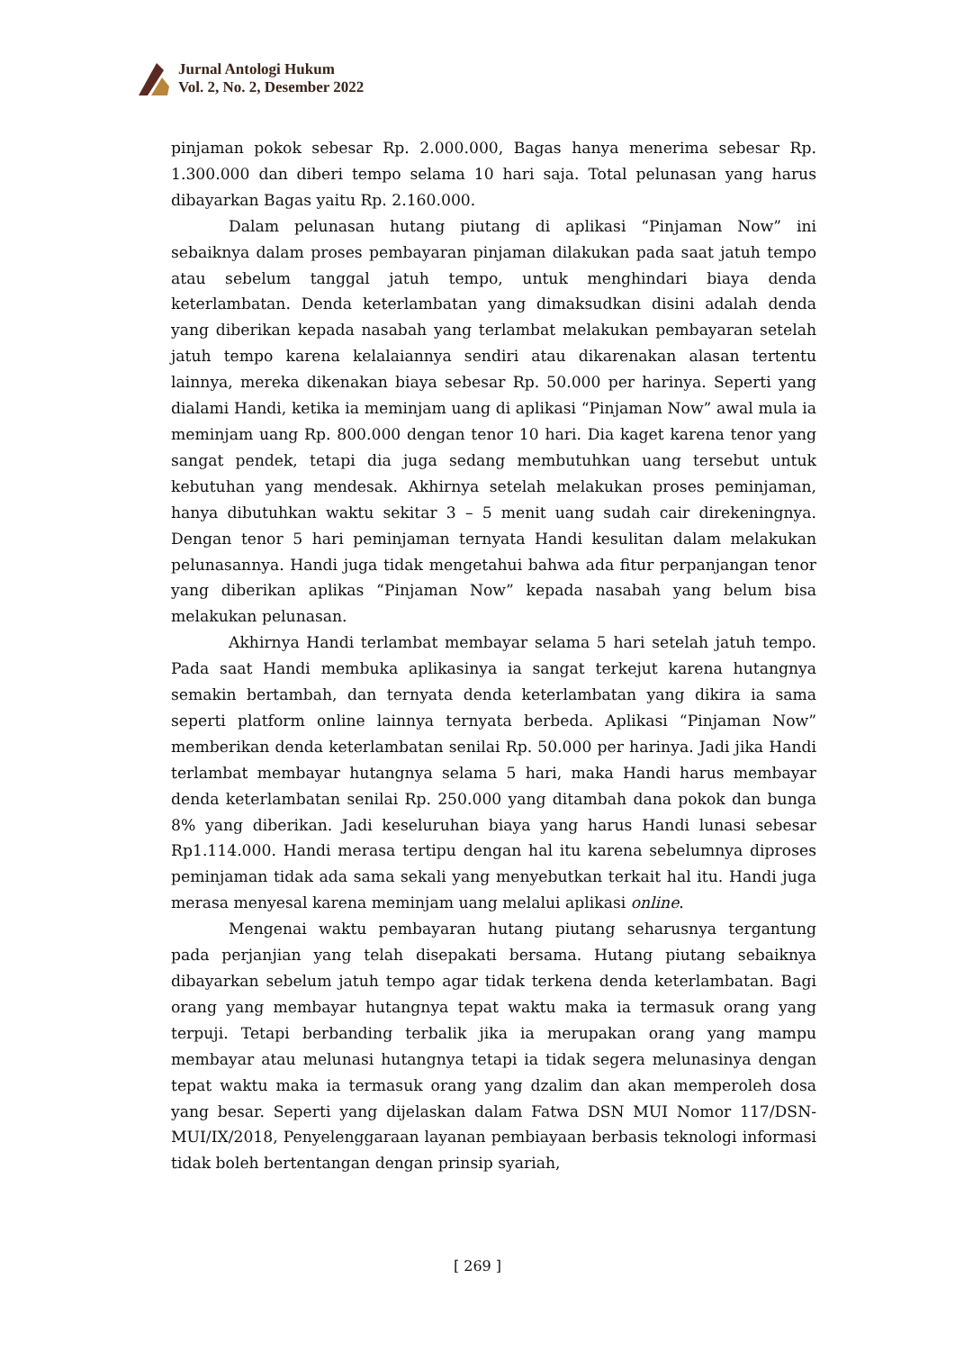Jurnal Antologi Hukum
Vol. 2, No. 2, Desember 2022
pinjaman pokok sebesar Rp. 2.000.000, Bagas hanya menerima sebesar Rp. 1.300.000 dan diberi tempo selama 10 hari saja. Total pelunasan yang harus dibayarkan Bagas yaitu Rp. 2.160.000.
Dalam pelunasan hutang piutang di aplikasi “Pinjaman Now” ini sebaiknya dalam proses pembayaran pinjaman dilakukan pada saat jatuh tempo atau sebelum tanggal jatuh tempo, untuk menghindari biaya denda keterlambatan. Denda keterlambatan yang dimaksudkan disini adalah denda yang diberikan kepada nasabah yang terlambat melakukan pembayaran setelah jatuh tempo karena kelalaiannya sendiri atau dikarenakan alasan tertentu lainnya, mereka dikenakan biaya sebesar Rp. 50.000 per harinya. Seperti yang dialami Handi, ketika ia meminjam uang di aplikasi “Pinjaman Now” awal mula ia meminjam uang Rp. 800.000 dengan tenor 10 hari. Dia kaget karena tenor yang sangat pendek, tetapi dia juga sedang membutuhkan uang tersebut untuk kebutuhan yang mendesak. Akhirnya setelah melakukan proses peminjaman, hanya dibutuhkan waktu sekitar 3 – 5 menit uang sudah cair direkeningnya. Dengan tenor 5 hari peminjaman ternyata Handi kesulitan dalam melakukan pelunasannya. Handi juga tidak mengetahui bahwa ada fitur perpanjangan tenor yang diberikan aplikas “Pinjaman Now” kepada nasabah yang belum bisa melakukan pelunasan.
Akhirnya Handi terlambat membayar selama 5 hari setelah jatuh tempo. Pada saat Handi membuka aplikasinya ia sangat terkejut karena hutangnya semakin bertambah, dan ternyata denda keterlambatan yang dikira ia sama seperti platform online lainnya ternyata berbeda. Aplikasi “Pinjaman Now” memberikan denda keterlambatan senilai Rp. 50.000 per harinya. Jadi jika Handi terlambat membayar hutangnya selama 5 hari, maka Handi harus membayar denda keterlambatan senilai Rp. 250.000 yang ditambah dana pokok dan bunga 8% yang diberikan. Jadi keseluruhan biaya yang harus Handi lunasi sebesar Rp1.114.000. Handi merasa tertipu dengan hal itu karena sebelumnya diproses peminjaman tidak ada sama sekali yang menyebutkan terkait hal itu. Handi juga merasa menyesal karena meminjam uang melalui aplikasi online.
Mengenai waktu pembayaran hutang piutang seharusnya tergantung pada perjanjian yang telah disepakati bersama. Hutang piutang sebaiknya dibayarkan sebelum jatuh tempo agar tidak terkena denda keterlambatan. Bagi orang yang membayar hutangnya tepat waktu maka ia termasuk orang yang terpuji. Tetapi berbanding terbalik jika ia merupakan orang yang mampu membayar atau melunasi hutangnya tetapi ia tidak segera melunasinya dengan tepat waktu maka ia termasuk orang yang dzalim dan akan memperoleh dosa yang besar. Seperti yang dijelaskan dalam Fatwa DSN MUI Nomor 117/DSN-MUI/IX/2018, Penyelenggaraan layanan pembiayaan berbasis teknologi informasi tidak boleh bertentangan dengan prinsip syariah,
[ 269 ]